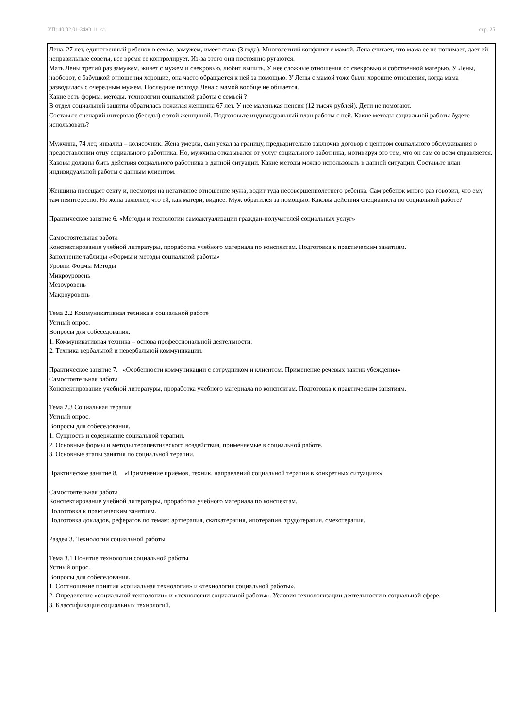УП: 40.02.01-ЗФО 11 кл. стр. 25
Лена, 27 лет, единственный ребенок в семье, замужем, имеет сына (3 года). Многолетний конфликт с мамой. Лена считает, что мама ее не понимает, дает ей неправильные советы, все время ее контролирует. Из-за этого они постоянно ругаются.
Мать Лены третий раз замужем, живет с мужем и свекровью, любит выпить. У нее сложные отношения со свекровью и собственной матерью. У Лены, наоборот, с бабушкой отношения хорошие, она часто обращается к ней за помощью. У Лены с мамой тоже были хорошие отношения, когда мама разводилась с очередным мужем. Последние полгода Лена с мамой вообще не общается.
Какие есть формы, методы, технологии социальной работы с семьей ?
В отдел социальной защиты обратилась пожилая женщина 67 лет. У нее маленькая пенсия (12 тысяч рублей). Дети не помогают.
Составьте сценарий интервью (беседы) с этой женщиной. Подготовьте индивидуальный план работы с ней. Какие методы социальной работы будете использовать?
Мужчина, 74 лет, инвалид – колясочник. Жена умерла, сын уехал за границу, предварительно заключив договор с центром социального обслуживания о предоставлении отцу социального работника. Но, мужчина отказывался от услуг социального работника, мотивируя это тем, что он сам со всем справляется.
Каковы должны быть действия социального работника в данной ситуации. Какие методы можно использовать в данной ситуации. Составьте план индивидуальной работы с данным клиентом.
Женщина посещает секту и, несмотря на негативное отношение мужа, водит туда несовершеннолетнего ребенка. Сам ребенок много раз говорил, что ему там неинтересно. Но жена заявляет, что ей, как матери, виднее. Муж обратился за помощью. Каковы действия специалиста по социальной работе?
Практическое занятие 6. «Методы и технологии самоактуализации граждан-получателей социальных услуг»
Самостоятельная работа
Конспектирование учебной литературы, проработка учебного материала по конспектам. Подготовка к практическим занятиям.
Заполнение таблицы «Формы и методы социальной работы»
Уровни Формы Методы
Микроуровень
Мезоуровень
Макроуровень
Тема 2.2 Коммуникативная техника в социальной работе
Устный опрос.
Вопросы для собеседования.
1. Коммуникативная техника – основа профессиональной деятельности.
2. Техника вербальной и невербальной коммуникации.
Практическое занятие 7. «Особенности коммуникации с сотрудником и клиентом. Применение речевых тактик убеждения»
Самостоятельная работа
Конспектирование учебной литературы, проработка учебного материала по конспектам. Подготовка к практическим занятиям.
Тема 2.3 Социальная терапия
Устный опрос.
Вопросы для собеседования.
1. Сущность и содержание социальной терапии.
2. Основные формы и методы терапевтического воздействия, применяемые в социальной работе.
3. Основные этапы занятия по социальной терапии.
Практическое занятие 8. «Применение приёмов, техник, направлений социальной терапии в конкретных ситуациях»
Самостоятельная работа
Конспектирование учебной литературы, проработка учебного материала по конспектам.
Подготовка к практическим занятиям.
Подготовка докладов, рефератов по темам: арттерапия, сказкатерапия, ипотерапия, трудотерапия, смехотерапия.
Раздел 3. Технологии социальной работы
Тема 3.1 Понятие технологии социальной работы
Устный опрос.
Вопросы для собеседования.
1. Соотношение понятия «социальная технология» и «технология социальной работы».
2. Определение «социальной технологии» и «технологии социальной работы». Условия технологизации деятельности в социальной сфере.
3. Классификация социальных технологий.